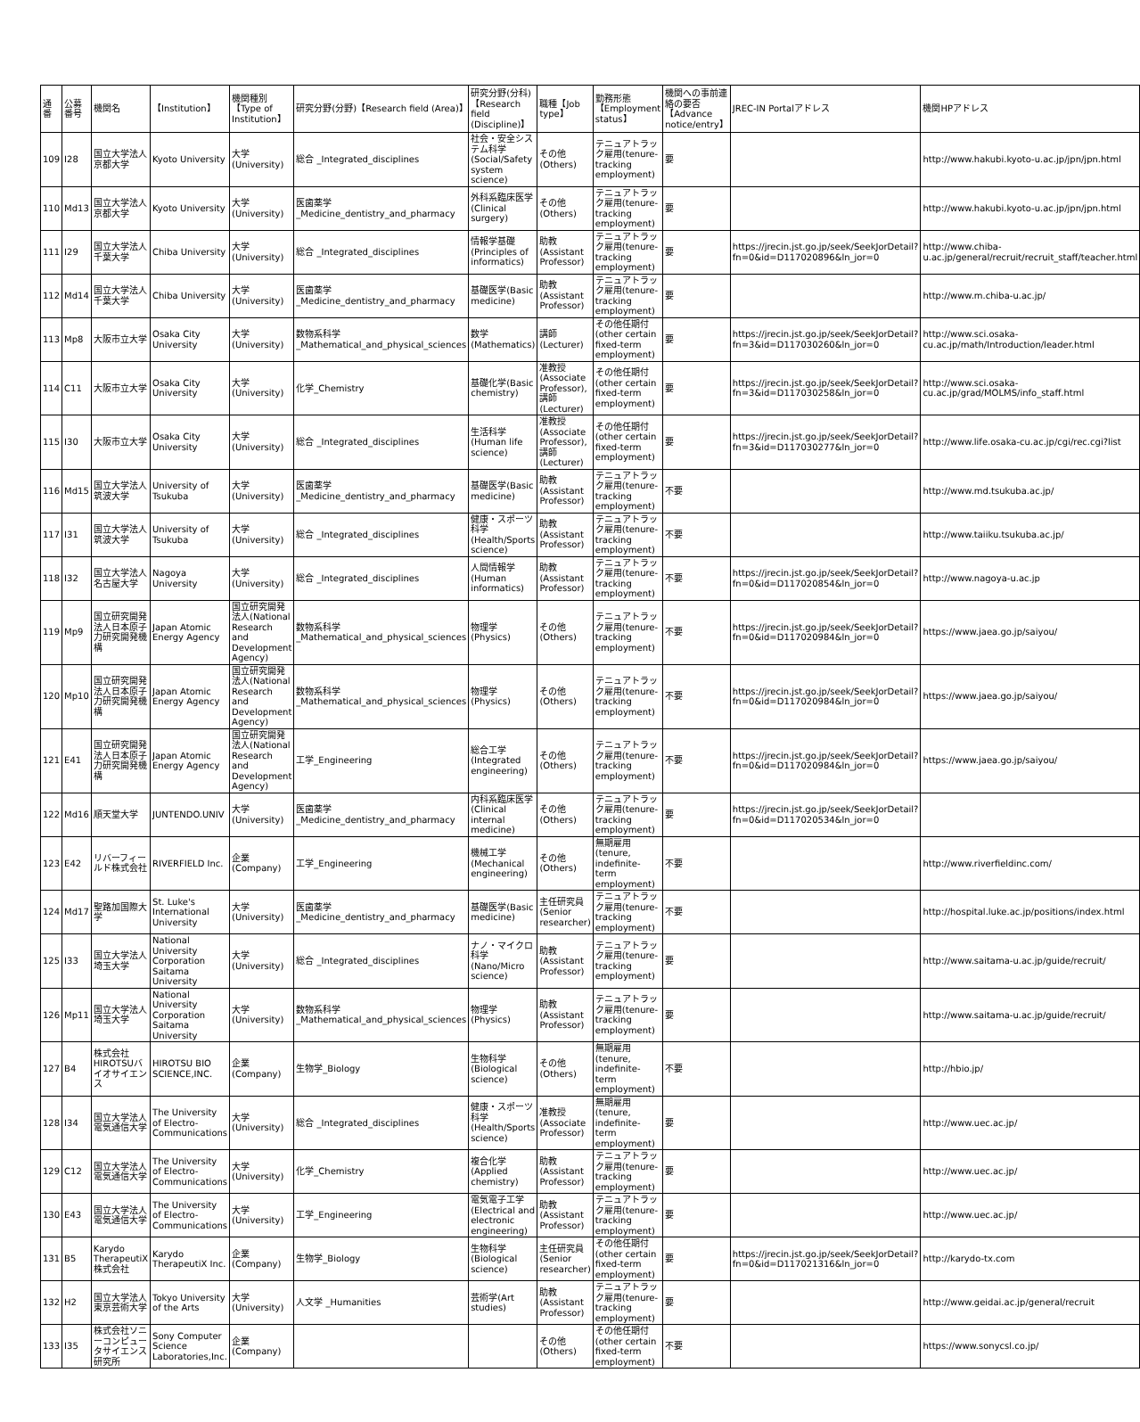| 通番 | 公募番号 | 機関名 | 【Institution】 | 機関種別【Type of Institution】 | 研究分野(分野)【Research field (Area)】 | 研究分野(分科)【Research field (Discipline)】 | 職種【Job type】 | 勤務形態【Employment status】 | 機関への事前連絡の要否【Advance notice/entry】 | JREC-IN Portalアドレス | 機関HPアドレス |
| --- | --- | --- | --- | --- | --- | --- | --- | --- | --- | --- | --- |
| 109 | I28 | 国立大学法人京都大学 | Kyoto University | 大学(University) | 総合 _Integrated_disciplines | 社会・安全システム科学(Social/Safety system science) | その他(Others) | テニュアトラック雇用(tenure-tracking employment) | 要 | | http://www.hakubi.kyoto-u.ac.jp/jpn/jpn.html |
| 110 | Md13 | 国立大学法人京都大学 | Kyoto University | 大学(University) | 医歯薬学 _Medicine_dentistry_and_pharmacy | 外科系臨床医学(Clinical surgery) | その他(Others) | テニュアトラック雇用(tenure-tracking employment) | 要 | | http://www.hakubi.kyoto-u.ac.jp/jpn/jpn.html |
| 111 | I29 | 国立大学法人千葉大学 | Chiba University | 大学(University) | 総合 _Integrated_disciplines | 情報学基礎(Principles of informatics) | 助教(Assistant Professor) | テニュアトラック雇用(tenure-tracking employment) | 要 | https://jrecin.jst.go.jp/seek/SeekJorDetail?fn=0&id=D117020896&ln_jor=0 | http://www.chiba-u.ac.jp/general/recruit/recruit_staff/teacher.html |
| 112 | Md14 | 国立大学法人千葉大学 | Chiba University | 大学(University) | 医歯薬学 _Medicine_dentistry_and_pharmacy | 基礎医学(Basic medicine) | 助教(Assistant Professor) | テニュアトラック雇用(tenure-tracking employment) | 要 | | http://www.m.chiba-u.ac.jp/ |
| 113 | Mp8 | 大阪市立大学 | Osaka City University | 大学(University) | 数物系科学 _Mathematical_and_physical_sciences | 数学(Mathematics) | 講師(Lecturer) | その他任期付(other certain fixed-term employment) | 要 | https://jrecin.jst.go.jp/seek/SeekJorDetail?fn=3&id=D117030260&ln_jor=0 | http://www.sci.osaka-cu.ac.jp/math/Introduction/leader.html |
| 114 | C11 | 大阪市立大学 | Osaka City University | 大学(University) | 化学_Chemistry | 基礎化学(Basic chemistry) | 准教授(Associate Professor),講師(Lecturer) | その他任期付(other certain fixed-term employment) | 要 | https://jrecin.jst.go.jp/seek/SeekJorDetail?fn=3&id=D117030258&ln_jor=0 | http://www.sci.osaka-cu.ac.jp/grad/MOLMS/info_staff.html |
| 115 | I30 | 大阪市立大学 | Osaka City University | 大学(University) | 総合 _Integrated_disciplines | 生活科学(Human life science) | 准教授(Associate Professor),講師(Lecturer) | その他任期付(other certain fixed-term employment) | 要 | https://jrecin.jst.go.jp/seek/SeekJorDetail?fn=3&id=D117030277&ln_jor=0 | http://www.life.osaka-cu.ac.jp/cgi/rec.cgi?list |
| 116 | Md15 | 国立大学法人筑波大学 | University of Tsukuba | 大学(University) | 医歯薬学 _Medicine_dentistry_and_pharmacy | 基礎医学(Basic medicine) | 助教(Assistant Professor) | テニュアトラック雇用(tenure-tracking employment) | 不要 | | http://www.md.tsukuba.ac.jp/ |
| 117 | I31 | 国立大学法人筑波大学 | University of Tsukuba | 大学(University) | 総合 _Integrated_disciplines | 健康・スポーツ科学(Health/Sports science) | 助教(Assistant Professor) | テニュアトラック雇用(tenure-tracking employment) | 不要 | | http://www.taiiku.tsukuba.ac.jp/ |
| 118 | I32 | 国立大学法人 名古屋大学 | Nagoya University | 大学(University) | 総合 _Integrated_disciplines | 人間情報学(Human informatics) | 助教(Assistant Professor) | テニュアトラック雇用(tenure-tracking employment) | 不要 | https://jrecin.jst.go.jp/seek/SeekJorDetail?fn=0&id=D117020854&ln_jor=0 | http://www.nagoya-u.ac.jp |
| 119 | Mp9 | 国立研究開発法人日本原子力研究開発機構 | Japan Atomic Energy Agency | 国立研究開発法人(National Research and Development Agency) | 数物系科学 _Mathematical_and_physical_sciences | 物理学(Physics) | その他(Others) | テニュアトラック雇用(tenure-tracking employment) | 不要 | https://jrecin.jst.go.jp/seek/SeekJorDetail?fn=0&id=D117020984&ln_jor=0 | https://www.jaea.go.jp/saiyou/ |
| 120 | Mp10 | 国立研究開発法人日本原子力研究開発機構 | Japan Atomic Energy Agency | 国立研究開発法人(National Research and Development Agency) | 数物系科学 _Mathematical_and_physical_sciences | 物理学(Physics) | その他(Others) | テニュアトラック雇用(tenure-tracking employment) | 不要 | https://jrecin.jst.go.jp/seek/SeekJorDetail?fn=0&id=D117020984&ln_jor=0 | https://www.jaea.go.jp/saiyou/ |
| 121 | E41 | 国立研究開発法人日本原子力研究開発機構 | Japan Atomic Energy Agency | 国立研究開発法人(National Research and Development Agency) | 工学_Engineering | 総合工学(Integrated engineering) | その他(Others) | テニュアトラック雇用(tenure-tracking employment) | 不要 | https://jrecin.jst.go.jp/seek/SeekJorDetail?fn=0&id=D117020984&ln_jor=0 | https://www.jaea.go.jp/saiyou/ |
| 122 | Md16 | 順天堂大学 | JUNTENDO.UNIV | 大学(University) | 医歯薬学 _Medicine_dentistry_and_pharmacy | 内科系臨床医学(Clinical internal medicine) | その他(Others) | テニュアトラック雇用(tenure-tracking employment) | 要 | https://jrecin.jst.go.jp/seek/SeekJorDetail?fn=0&id=D117020534&ln_jor=0 | |
| 123 | E42 | リバーフィールド株式会社 | RIVERFIELD Inc. | 企業(Company) | 工学_Engineering | 機械工学(Mechanical engineering) | その他(Others) | 無期雇用(tenure, indefinite-term employment) | 不要 | | http://www.riverfieldinc.com/ |
| 124 | Md17 | 聖路加国際大学 | St. Luke's International University | 大学(University) | 医歯薬学 _Medicine_dentistry_and_pharmacy | 基礎医学(Basic medicine) | 主任研究員(Senior researcher) | テニュアトラック雇用(tenure-tracking employment) | 不要 | | http://hospital.luke.ac.jp/positions/index.html |
| 125 | I33 | 国立大学法人埼玉大学 | National University Corporation Saitama University | 大学(University) | 総合 _Integrated_disciplines | ナノ・マイクロ科学(Nano/Micro science) | 助教(Assistant Professor) | テニュアトラック雇用(tenure-tracking employment) | 要 | | http://www.saitama-u.ac.jp/guide/recruit/ |
| 126 | Mp11 | 国立大学法人埼玉大学 | National University Corporation Saitama University | 大学(University) | 数物系科学 _Mathematical_and_physical_sciences | 物理学(Physics) | 助教(Assistant Professor) | テニュアトラック雇用(tenure-tracking employment) | 要 | | http://www.saitama-u.ac.jp/guide/recruit/ |
| 127 | B4 | 株式会社HIROTSUバイオサイエンス | HIROTSU BIO SCIENCE,INC. | 企業(Company) | 生物学_Biology | 生物科学(Biological science) | その他(Others) | 無期雇用(tenure, indefinite-term employment) | 不要 | | http://hbio.jp/ |
| 128 | I34 | 国立大学法人 電気通信大学 | The University of Electro-Communications | 大学(University) | 総合 _Integrated_disciplines | 健康・スポーツ科学(Health/Sports science) | 准教授(Associate Professor) | 無期雇用(tenure, indefinite-term employment) | 要 | | http://www.uec.ac.jp/ |
| 129 | C12 | 国立大学法人 電気通信大学 | The University of Electro-Communications | 大学(University) | 化学_Chemistry | 複合化学(Applied chemistry) | 助教(Assistant Professor) | テニュアトラック雇用(tenure-tracking employment) | 要 | | http://www.uec.ac.jp/ |
| 130 | E43 | 国立大学法人 電気通信大学 | The University of Electro-Communications | 大学(University) | 工学_Engineering | 電気電子工学(Electrical and electronic engineering) | 助教(Assistant Professor) | テニュアトラック雇用(tenure-tracking employment) | 要 | | http://www.uec.ac.jp/ |
| 131 | B5 | Karydo TherapeutiX株式会社 | Karydo TherapeutiX Inc. | 企業(Company) | 生物学_Biology | 生物科学(Biological science) | 主任研究員(Senior researcher) | その他任期付(other certain fixed-term employment) | 要 | https://jrecin.jst.go.jp/seek/SeekJorDetail?fn=0&id=D117021316&ln_jor=0 | http://karydo-tx.com |
| 132 | H2 | 国立大学法人東京芸術大学 | Tokyo University of the Arts | 大学(University) | 人文学 _Humanities | 芸術学(Art studies) | 助教(Assistant Professor) | テニュアトラック雇用(tenure-tracking employment) | 要 | | http://www.geidai.ac.jp/general/recruit |
| 133 | I35 | 株式会社ソニーコンピュータサイエンス研究所 | Sony Computer Science Laboratories,Inc. | 企業(Company) | | | その他(Others) | その他任期付(other certain fixed-term employment) | 不要 | | https://www.sonycsl.co.jp/ |